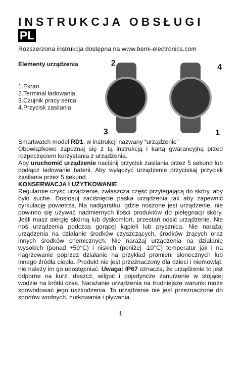INSTRUKCJA OBSŁUGI PL
Rozszerzona instrukcja dostępna na www.bemi-electronics.com
Elementy urządzenia
1.Ekran
2.Terminal ładowania
3.Czujnik pracy serca
4.Przycisk zasilania
2
3
4
1
Smartwatch model RD1, w instrukcji nazwany “urządzenie”
Obowiązkowo zapoznaj się z tą instrukcją i kartą gwarancyjną przed rozpoczęciem korzystania z urządzenia.
Aby uruchomić urządzenie naciśnij przycisk zasilania przez 5 sekund lub podłącz ładowanie baterii. Aby wyłączyć urządzenie przyciskaj przycisk zasilania przez 5 sekund.
KONSERWACJA I UŻYTKOWANIE
Regularnie czyść urządzenie, zwłaszcza część przylegającą do skóry, aby było suche. Dostosuj zaciśnięcie paska urządzenia tak aby zapewnić cyrkulację powietrza. Na nadgarstku, gdzie noszone jest urządzenie, nie powinno się używać nadmiernych ilości produktów do pielęgnacji skóry. Jeśli masz alergię skórną lub dyskomfort, przestań nosić urządzenie. Nie noś urządzenia podczas gorącej kąpieli lub prysznica. Nie narażaj urządzenia na działanie środków czyszczących, środków żrących oraz innych środków chemicznych. Nie narażaj urządzenia na działanie wysokich (ponad +50°C) i niskich (poniżej -10°C) temperatur jak i na nagrzewanie poprzez działanie na przykład promieni słonecznych lub innego źródła ciepła. Produkt nie jest przeznaczony dla dzieci i niemowląt, nie należy im go udostępniać. Uwaga: IP67 oznacza, że urządzenie to jest odporne na kurz, deszcz, wilgoć i pojedyncze zanurzenie w stojącej wodzie na krótki czas. Narażanie urządzenia na trudniejsze warunki może spowodować jego uszkodzenia. To urządzenie nie jest przeznaczone do sportów wodnych, nurkowania i pływania.
1